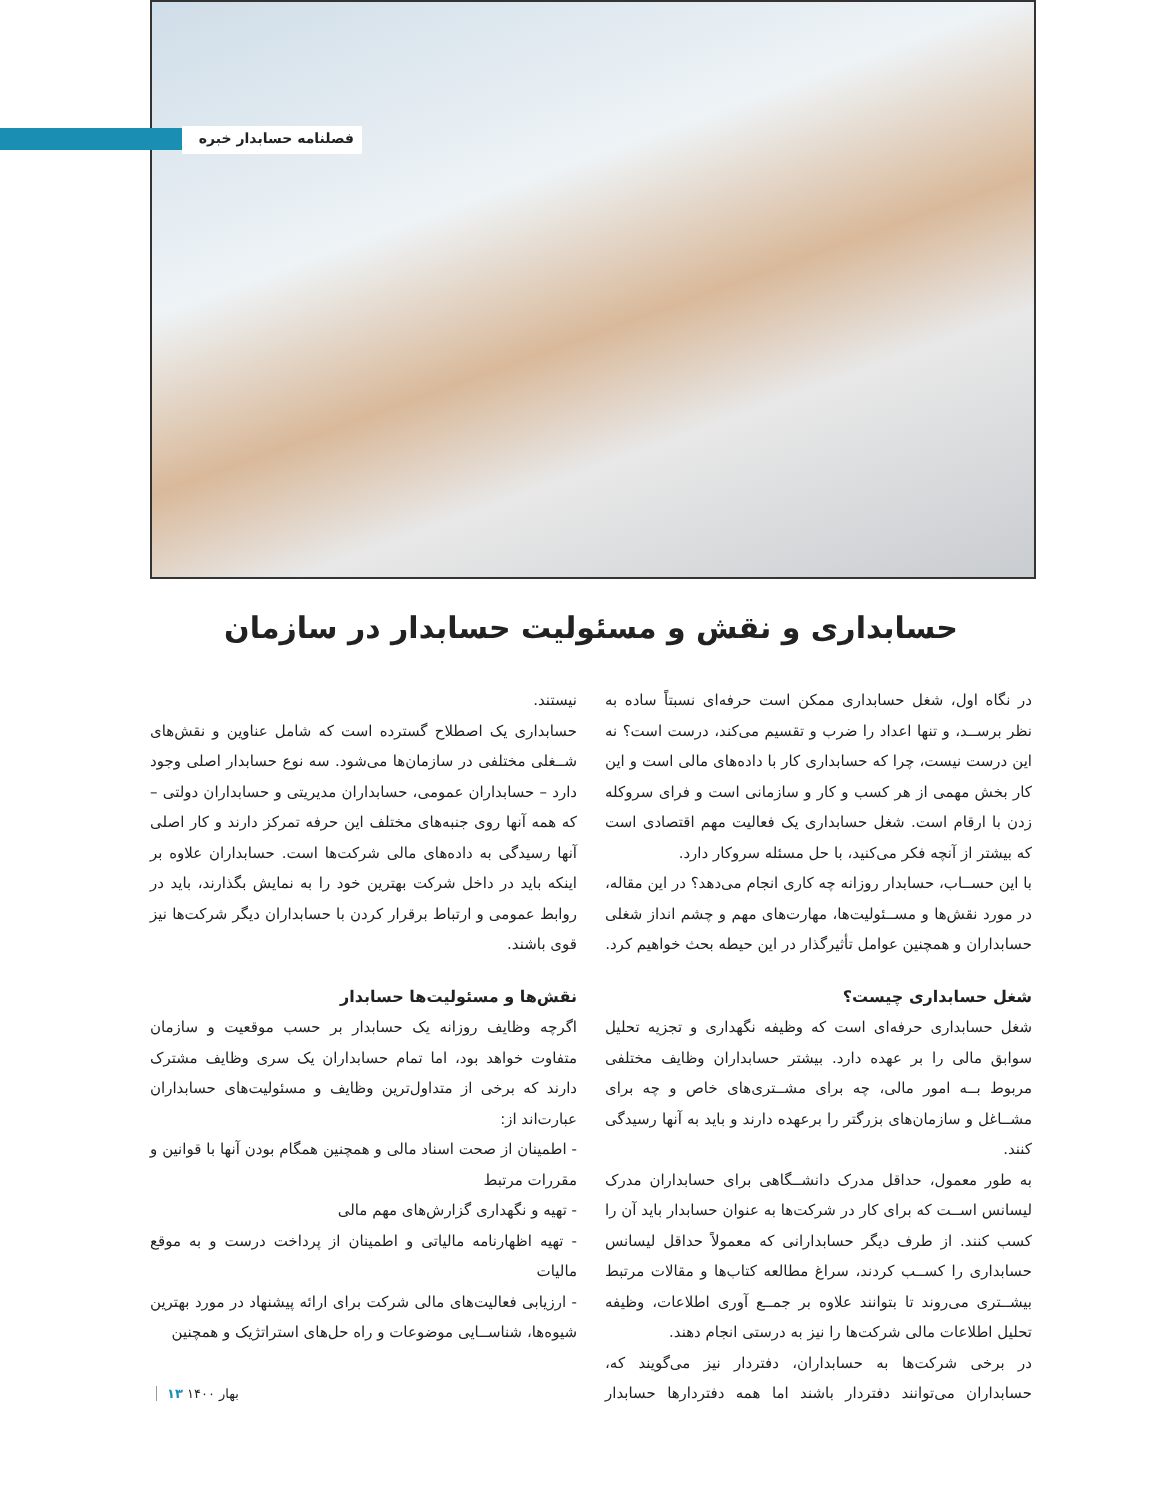فصلنامه حسابدار خبره
حسابداری و نقش و مسئولیت حسابدار در سازمان
در نگاه اول، شغل حسابداری ممکن است حرفه‌ای نسبتاً ساده به نظر برســد، و تنها اعداد را ضرب و تقسیم می‌کند، درست است؟ نه این درست نیست، چرا که حسابداری کار با داده‌های مالی است و این کار بخش مهمی از هر کسب و کار و سازمانی است و فرای سروکله زدن با ارقام است. شغل حسابداری یک فعالیت مهم اقتصادی است که بیشتر از آنچه فکر می‌کنید، با حل مسئله سروکار دارد.
با این حســاب، حسابدار روزانه چه کاری انجام می‌دهد؟ در این مقاله، در مورد نقش‌ها و مســئولیت‌ها، مهارت‌های مهم و چشم انداز شغلی حسابداران و همچنین عوامل تأثیرگذار در این حیطه بحث خواهیم کرد.
شغل حسابداری چیست؟
شغل حسابداری حرفه‌ای است که وظیفه نگهداری و تجزیه تحلیل سوابق مالی را بر عهده دارد. بیشتر حسابداران وظایف مختلفی مربوط بــه امور مالی، چه برای مشــتری‌های خاص و چه برای مشــاغل و سازمان‌های بزرگتر را برعهده دارند و باید به آنها رسیدگی کنند.
به طور معمول، حداقل مدرک دانشــگاهی برای حسابداران مدرک لیسانس اســت که برای کار در شرکت‌ها به عنوان حسابدار باید آن را کسب کنند. از طرف دیگر حسابدارانی که معمولاً حداقل لیسانس حسابداری را کســب کردند، سراغ مطالعه کتاب‌ها و مقالات مرتبط بیشــتری می‌روند تا بتوانند علاوه بر جمــع آوری اطلاعات، وظیفه تحلیل اطلاعات مالی شرکت‌ها را نیز به درستی انجام دهند.
در برخی شرکت‌ها به حسابداران، دفتردار نیز می‌گویند که، حسابداران می‌توانند دفتردار باشند اما همه دفتردارها حسابدار نیستند.
حسابداری یک اصطلاح گسترده است که شامل عناوین و نقش‌های شــغلی مختلفی در سازمان‌ها می‌شود. سه نوع حسابدار اصلی وجود دارد – حسابداران عمومی، حسابداران مدیریتی و حسابداران دولتی – که همه آنها روی جنبه‌های مختلف این حرفه تمرکز دارند و کار اصلی آنها رسیدگی به داده‌های مالی شرکت‌ها است. حسابداران علاوه بر اینکه باید در داخل شرکت بهترین خود را به نمایش بگذارند، باید در روابط عمومی و ارتباط برقرار کردن با حسابداران دیگر شرکت‌ها نیز قوی باشند.
نقش‌ها و مسئولیت‌ها حسابدار
اگرچه وظایف روزانه یک حسابدار بر حسب موقعیت و سازمان متفاوت خواهد بود، اما تمام حسابداران یک سری وظایف مشترک دارند که برخی از متداول‌ترین وظایف و مسئولیت‌های حسابداران عبارت‌اند از:
- اطمینان از صحت اسناد مالی و همچنین همگام بودن آنها با قوانین و مقررات مرتبط
- تهیه و نگهداری گزارش‌های مهم مالی
- تهیه اظهارنامه مالیاتی و اطمینان از پرداخت درست و به موقع مالیات
- ارزیابی فعالیت‌های مالی شرکت برای ارائه پیشنهاد در مورد بهترین شیوه‌ها، شناســایی موضوعات و راه حل‌های استراتژیک و همچنین
بهار ۱۴۰۰ ۱۳